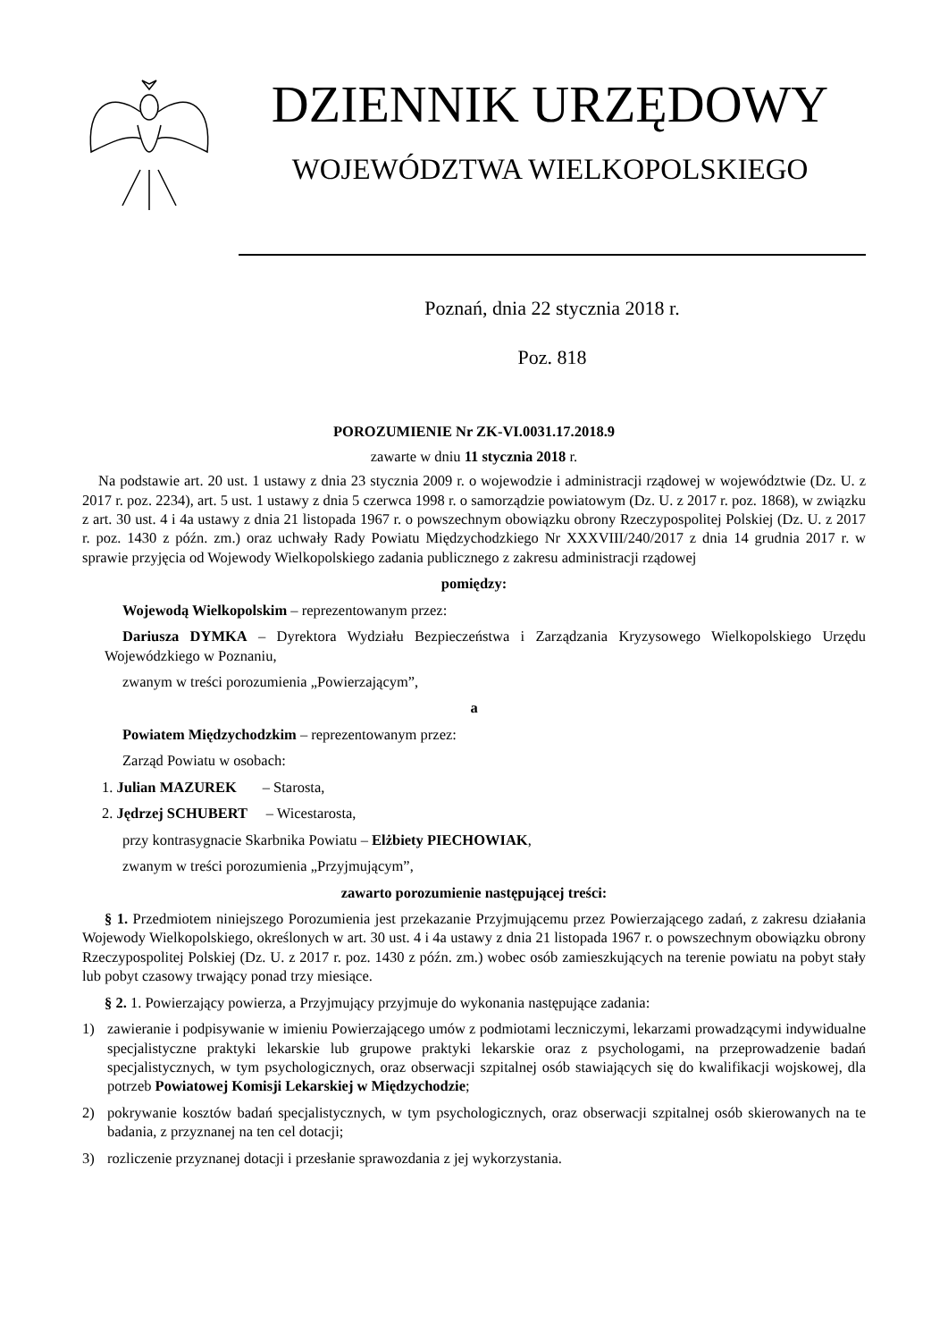DZIENNIK URZĘDOWY
WOJEWÓDZTWA WIELKOPOLSKIEGO
Poznań, dnia 22 stycznia 2018 r.
Poz. 818
POROZUMIENIE Nr ZK-VI.0031.17.2018.9
zawarte w dniu 11 stycznia 2018 r.
Na podstawie art. 20 ust. 1 ustawy z dnia 23 stycznia 2009 r. o wojewodzie i administracji rządowej w województwie (Dz. U. z 2017 r. poz. 2234), art. 5 ust. 1 ustawy z dnia 5 czerwca 1998 r. o samorządzie powiatowym (Dz. U. z 2017 r. poz. 1868), w związku z art. 30 ust. 4 i 4a ustawy z dnia 21 listopada 1967 r. o powszechnym obowiązku obrony Rzeczypospolitej Polskiej (Dz. U. z 2017 r. poz. 1430 z późn. zm.) oraz uchwały Rady Powiatu Międzychodzkiego Nr XXXVIII/240/2017 z dnia 14 grudnia 2017 r. w sprawie przyjęcia od Wojewody Wielkopolskiego zadania publicznego z zakresu administracji rządowej
pomiędzy:
Wojewodą Wielkopolskim – reprezentowanym przez:
Dariusza DYMKA – Dyrektora Wydziału Bezpieczeństwa i Zarządzania Kryzysowego Wielkopolskiego Urzędu Wojewódzkiego w Poznaniu,
zwanym w treści porozumienia „Powierzającym”,
a
Powiatem Międzychodzkim – reprezentowanym przez:
Zarząd Powiatu w osobach:
1. Julian MAZUREK – Starosta,
2. Jędrzej SCHUBERT – Wicestarosta,
przy kontrasygnacie Skarbnika Powiatu – Elżbiety PIECHOWIAK,
zwanym w treści porozumienia „Przyjmującym”,
zawarto porozumienie następującej treści:
§ 1. Przedmiotem niniejszego Porozumienia jest przekazanie Przyjmującemu przez Powierzającego zadań, z zakresu działania Wojewody Wielkopolskiego, określonych w art. 30 ust. 4 i 4a ustawy z dnia 21 listopada 1967 r. o powszechnym obowiązku obrony Rzeczypospolitej Polskiej (Dz. U. z 2017 r. poz. 1430 z późn. zm.) wobec osób zamieszkujących na terenie powiatu na pobyt stały lub pobyt czasowy trwający ponad trzy miesiące.
§ 2. 1. Powierzający powierza, a Przyjmujący przyjmuje do wykonania następujące zadania:
1) zawieranie i podpisywanie w imieniu Powierzającego umów z podmiotami leczniczymi, lekarzami prowadzącymi indywidualne specjalistyczne praktyki lekarskie lub grupowe praktyki lekarskie oraz z psychologami, na przeprowadzenie badań specjalistycznych, w tym psychologicznych, oraz obserwacji szpitalnej osób stawiających się do kwalifikacji wojskowej, dla potrzeb Powiatowej Komisji Lekarskiej w Międzychodzie;
2) pokrywanie kosztów badań specjalistycznych, w tym psychologicznych, oraz obserwacji szpitalnej osób skierowanych na te badania, z przyznanej na ten cel dotacji;
3) rozliczenie przyznanej dotacji i przesłanie sprawozdania z jej wykorzystania.